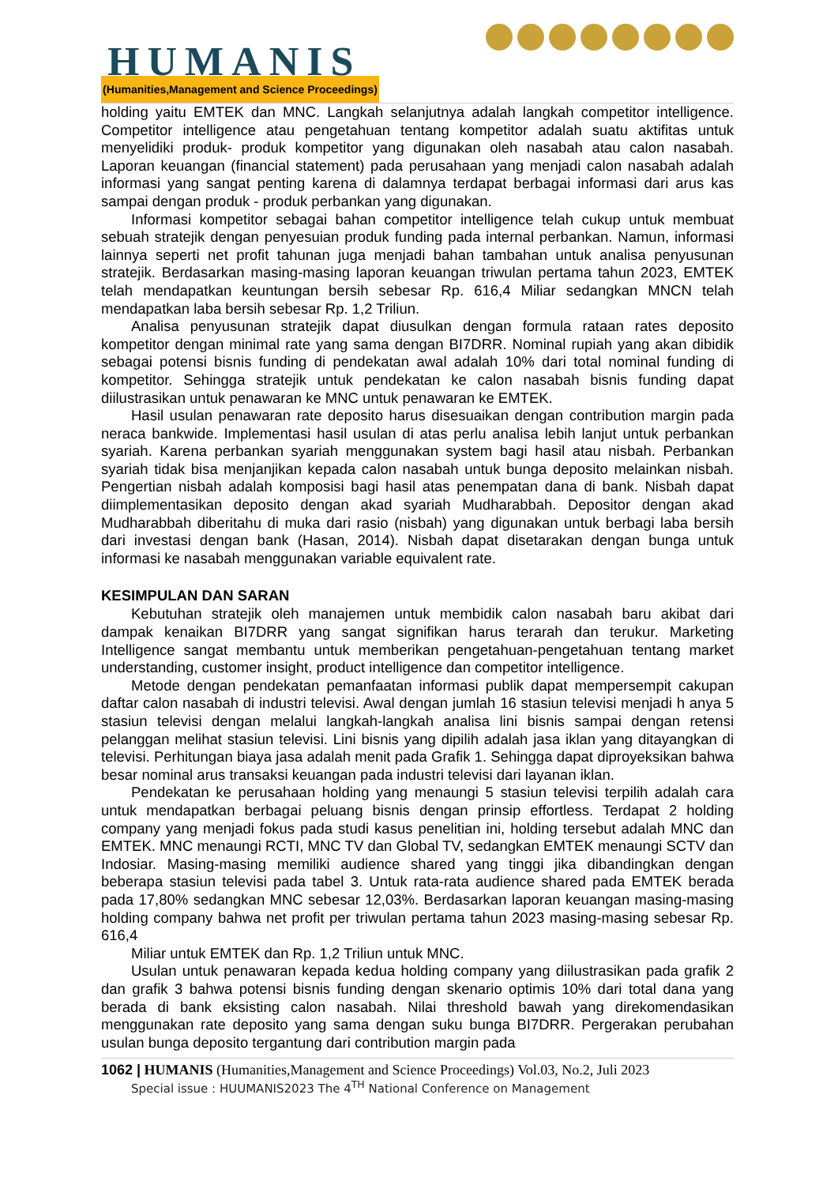HUMANIS
(Humanities,Management and Science Proceedings)
holding yaitu EMTEK dan MNC. Langkah selanjutnya adalah langkah competitor intelligence. Competitor intelligence atau pengetahuan tentang kompetitor adalah suatu aktifitas untuk menyelidiki produk- produk kompetitor yang digunakan oleh nasabah atau calon nasabah. Laporan keuangan (financial statement) pada perusahaan yang menjadi calon nasabah adalah informasi yang sangat penting karena di dalamnya terdapat berbagai informasi dari arus kas sampai dengan produk - produk perbankan yang digunakan.
Informasi kompetitor sebagai bahan competitor intelligence telah cukup untuk membuat sebuah stratejik dengan penyesuian produk funding pada internal perbankan. Namun, informasi lainnya seperti net profit tahunan juga menjadi bahan tambahan untuk analisa penyusunan stratejik. Berdasarkan masing-masing laporan keuangan triwulan pertama tahun 2023, EMTEK telah mendapatkan keuntungan bersih sebesar Rp. 616,4 Miliar sedangkan MNCN telah mendapatkan laba bersih sebesar Rp. 1,2 Triliun.
Analisa penyusunan stratejik dapat diusulkan dengan formula rataan rates deposito kompetitor dengan minimal rate yang sama dengan BI7DRR. Nominal rupiah yang akan dibidik sebagai potensi bisnis funding di pendekatan awal adalah 10% dari total nominal funding di kompetitor. Sehingga stratejik untuk pendekatan ke calon nasabah bisnis funding dapat diilustrasikan untuk penawaran ke MNC untuk penawaran ke EMTEK.
Hasil usulan penawaran rate deposito harus disesuaikan dengan contribution margin pada neraca bankwide. Implementasi hasil usulan di atas perlu analisa lebih lanjut untuk perbankan syariah. Karena perbankan syariah menggunakan system bagi hasil atau nisbah. Perbankan syariah tidak bisa menjanjikan kepada calon nasabah untuk bunga deposito melainkan nisbah. Pengertian nisbah adalah komposisi bagi hasil atas penempatan dana di bank. Nisbah dapat diimplementasikan deposito dengan akad syariah Mudharabbah. Depositor dengan akad Mudharabbah diberitahu di muka dari rasio (nisbah) yang digunakan untuk berbagi laba bersih dari investasi dengan bank (Hasan, 2014). Nisbah dapat disetarakan dengan bunga untuk informasi ke nasabah menggunakan variable equivalent rate.
KESIMPULAN DAN SARAN
Kebutuhan stratejik oleh manajemen untuk membidik calon nasabah baru akibat dari dampak kenaikan BI7DRR yang sangat signifikan harus terarah dan terukur. Marketing Intelligence sangat membantu untuk memberikan pengetahuan-pengetahuan tentang market understanding, customer insight, product intelligence dan competitor intelligence.
Metode dengan pendekatan pemanfaatan informasi publik dapat mempersempit cakupan daftar calon nasabah di industri televisi. Awal dengan jumlah 16 stasiun televisi menjadi h anya 5 stasiun televisi dengan melalui langkah-langkah analisa lini bisnis sampai dengan retensi pelanggan melihat stasiun televisi. Lini bisnis yang dipilih adalah jasa iklan yang ditayangkan di televisi. Perhitungan biaya jasa adalah menit pada Grafik 1. Sehingga dapat diproyeksikan bahwa besar nominal arus transaksi keuangan pada industri televisi dari layanan iklan.
Pendekatan ke perusahaan holding yang menaungi 5 stasiun televisi terpilih adalah cara untuk mendapatkan berbagai peluang bisnis dengan prinsip effortless. Terdapat 2 holding company yang menjadi fokus pada studi kasus penelitian ini, holding tersebut adalah MNC dan EMTEK. MNC menaungi RCTI, MNC TV dan Global TV, sedangkan EMTEK menaungi SCTV dan Indosiar. Masing-masing memiliki audience shared yang tinggi jika dibandingkan dengan beberapa stasiun televisi pada tabel 3. Untuk rata-rata audience shared pada EMTEK berada pada 17,80% sedangkan MNC sebesar 12,03%. Berdasarkan laporan keuangan masing-masing holding company bahwa net profit per triwulan pertama tahun 2023 masing-masing sebesar Rp. 616,4
Miliar untuk EMTEK dan Rp. 1,2 Triliun untuk MNC.
Usulan untuk penawaran kepada kedua holding company yang diilustrasikan pada grafik 2 dan grafik 3 bahwa potensi bisnis funding dengan skenario optimis 10% dari total dana yang berada di bank eksisting calon nasabah. Nilai threshold bawah yang direkomendasikan menggunakan rate deposito yang sama dengan suku bunga BI7DRR. Pergerakan perubahan usulan bunga deposito tergantung dari contribution margin pada
1062 | HUMANIS (Humanities,Management and Science Proceedings) Vol.03, No.2, Juli 2023
Special issue : HUUMANIS2023 The 4<sup>TH</sup> National Conference on Management